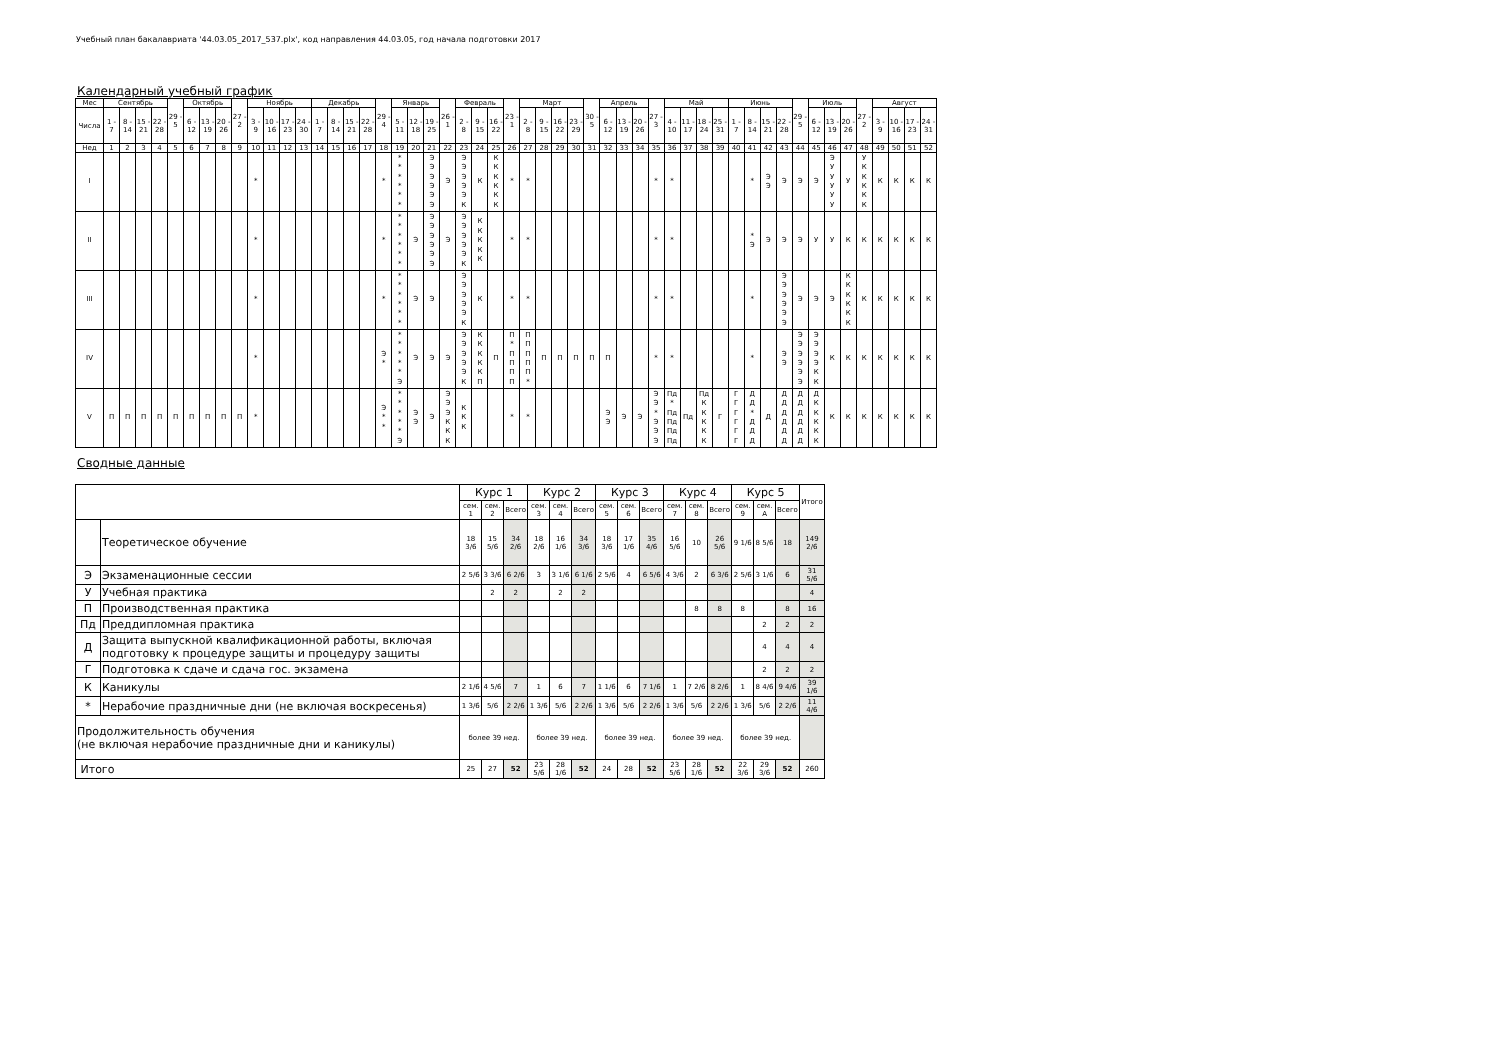Учебный план бакалавриата '44.03.05_2017_537.plx', код направления 44.03.05, год начала подготовки 2017
Календарный учебный график
| Мес | Сентябрь | | | | 29 - 5 | Октябрь | | | 27 - 2 | Ноябрь | | | | Декабрь | | | | 29 - 4 | Январь | | | 26 - 1 | Февраль | | | 23 - 1 | Март | | | | 30 - 5 | Апрель | | | 27 - 3 | Май | | | | Июнь | | | | 29 - 5 | Июль | | | 27 - 2 | Август | | | |
| --- | --- | --- | --- | --- | --- | --- | --- | --- | --- | --- | --- | --- | --- | --- | --- | --- | --- | --- | --- | --- | --- | --- | --- | --- | --- | --- | --- | --- | --- | --- | --- | --- | --- | --- | --- | --- | --- | --- | --- | --- | --- | --- | --- | --- | --- | --- | --- | --- | --- | --- | --- | --- |
| Числа | 1 - 7 | 8 - 14 | 15 - 21 | 22 - 28 | | 6 - 12 | 13 - 19 | 20 - 26 | | 3 - 9 | 10 - 16 | 17 - 23 | 24 - 30 | 1 - 7 | 8 - 14 | 15 - 21 | 22 - 28 | | 5 - 11 | 12 - 18 | 19 - 25 | | 2 - 8 | 9 - 15 | 16 - 22 | | 2 - 8 | 9 - 15 | 16 - 22 | 23 - 29 | | 6 - 12 | 13 - 19 | 20 - 26 | | 4 - 10 | 11 - 17 | 18 - 24 | 25 - 31 | 1 - 7 | 8 - 14 | 15 - 21 | 22 - 28 | | 6 - 12 | 13 - 19 | 20 - 26 | | 3 - 9 | 10 - 16 | 17 - 23 | 24 - 31 |
| Нед | 1 | 2 | 3 | 4 | 5 | 6 | 7 | 8 | 9 | 10 | 11 | 12 | 13 | 14 | 15 | 16 | 17 | 18 | 19 | 20 | 21 | 22 | 23 | 24 | 25 | 26 | 27 | 28 | 29 | 30 | 31 | 32 | 33 | 34 | 35 | 36 | 37 | 38 | 39 | 40 | 41 | 42 | 43 | 44 | 45 | 46 | 47 | 48 | 49 | 50 | 51 | 52 |
| I | | | | | | | | | | * | | | | | | | | * | * * * * * * | | Э Э Э Э Э Э | Э | Э Э Э Э Э К | К | К К К К К К | * | * | | | | | | | | * | * | | | | | * | Э Э | Э | Э | Э | Э У У У У У | У | У К К К К К | К | К | К | К |
| II | | | | | | | | | | * | | | | | | | | * | * * * * * * | Э | Э Э Э Э Э Э | Э | Э Э Э Э Э К | К К К К К | | * | * | | | | | | | | * | * | | | | | * Э | Э | Э | Э | У | У | К | К | К | К | К | К |
| III | | | | | | | | | | * | | | | | | | | * | * * * * * * | Э | Э | | Э Э Э Э Э К | К | | * | * | | | | | | | | * | * | | | | | * | | Э Э Э Э Э Э | Э | Э | Э | К К К К К К | К | К | К | К | К |
| IV | | | | | | | | | | * | | | | | | | | Э * | * * * * * Э | Э | Э | Э | Э Э Э Э Э К | К К К К К П | П | П * П П П П | П П П П П * | П | П | П | П | П | | | * | * | | | | | * | | Э Э | Э Э Э Э Э Э | Э Э Э Э К К | К | К | К | К | К | К | К |
| V | П | П | П | П | П | П | П | П | П | * | | | | | | | | Э * * | * * * * * Э | Э Э | Э | Э Э Э К К К | К К К | | | * | * | | | | | Э Э | Э | Э | Э Э * Э Э Э | Пд * Пд Пд Пд Пд | Пд | Пд К К К К К | Г | Г Г Г Г Г Г | Д Д * Д Д Д | Д | Д Д Д Д Д Д | Д Д Д Д Д Д | Д К К К К К | К | К | К | К | К | К | К |
Сводные данные
| | | Курс 1 | | | Курс 2 | | | Курс 3 | | | Курс 4 | | | Курс 5 | | | Итого |
| --- | --- | --- | --- | --- | --- | --- | --- | --- | --- | --- | --- | --- | --- | --- | --- | --- | --- |
| | | сем. 1 | сем. 2 | Всего | сем. 3 | сем. 4 | Всего | сем. 5 | сем. 6 | Всего | сем. 7 | сем. 8 | Всего | сем. 9 | сем. А | Всего | |
| | Теоретическое обучение | 18 3/6 | 15 5/6 | 34 2/6 | 18 2/6 | 16 1/6 | 34 3/6 | 18 3/6 | 17 1/6 | 35 4/6 | 16 5/6 | 10 | 26 5/6 | 9 1/6 | 8 5/6 | 18 | 149 2/6 |
| Э | Экзаменационные сессии | 2 5/6 | 3 3/6 | 6 2/6 | 3 | 3 1/6 | 6 1/6 | 2 5/6 | 4 | 6 5/6 | 4 3/6 | 2 | 6 3/6 | 2 5/6 | 3 1/6 | 6 | 31 5/6 |
| У | Учебная практика | | 2 | 2 | | 2 | 2 | | | | | | | | | | 4 |
| П | Производственная практика | | | | | | | | | | | 8 | 8 | 8 | | 8 | 16 |
| Пд | Преддипломная практика | | | | | | | | | | | | | | 2 | 2 | 2 |
| Д | Защита выпускной квалификационной работы, включая подготовку к процедуре защиты и процедуру защиты | | | | | | | | | | | | | | 4 | 4 | 4 |
| Г | Подготовка к сдаче и сдача гос. экзамена | | | | | | | | | | | | | | 2 | 2 | 2 |
| К | Каникулы | 2 1/6 | 4 5/6 | 7 | 1 | 6 | 7 | 1 1/6 | 6 | 7 1/6 | 1 | 7 2/6 | 8 2/6 | 1 | 8 4/6 | 9 4/6 | 39 1/6 |
| * | Нерабочие праздничные дни (не включая воскресенья) | 1 3/6 | 5/6 | 2 2/6 | 1 3/6 | 5/6 | 2 2/6 | 1 3/6 | 5/6 | 2 2/6 | 1 3/6 | 5/6 | 2 2/6 | 1 3/6 | 5/6 | 2 2/6 | 11 4/6 |
| Продолжительность обучения (не включая нерабочие праздничные дни и каникулы) | | более 39 нед. | | | более 39 нед. | | | более 39 нед. | | | более 39 нед. | | | более 39 нед. | | | |
| Итого | | 25 | 27 | 52 | 23 5/6 | 28 1/6 | 52 | 24 | 28 | 52 | 23 5/6 | 28 1/6 | 52 | 22 3/6 | 29 3/6 | 52 | 260 |